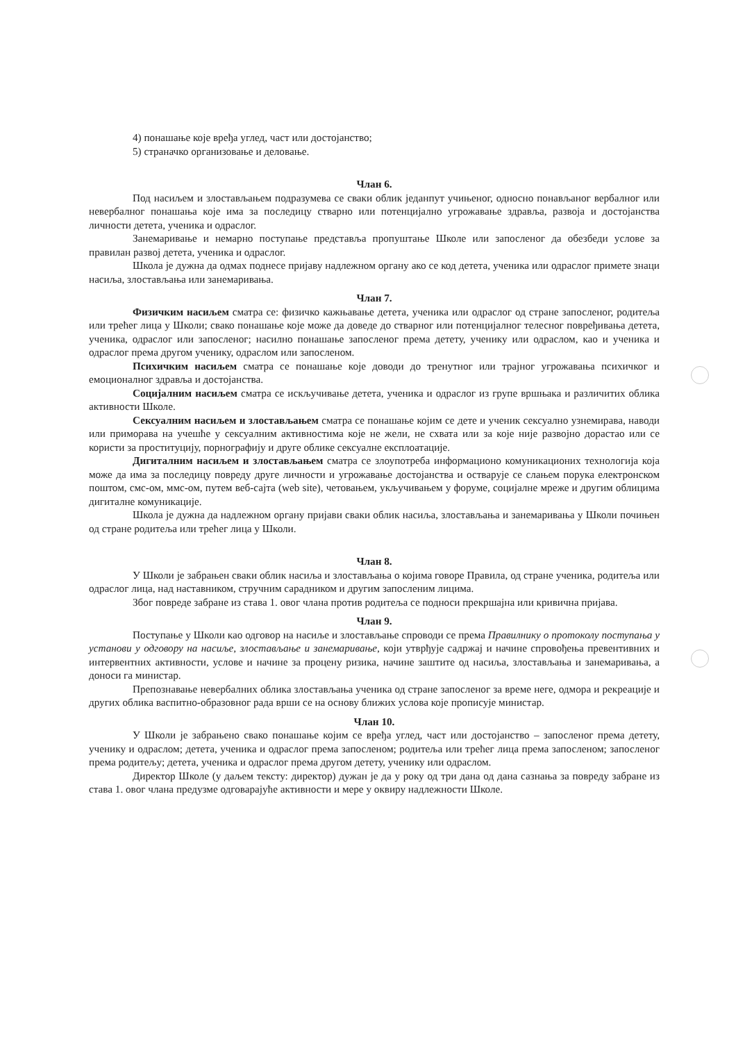4) понашање које вређа углед, част или достојанство;
5) страначко организовање и деловање.
Члан 6.
Под насиљем и злостављањем подразумева се сваки облик једанпут учињеног, односно понављаног вербалног или невербалног понашања које има за последицу стварно или потенцијално угрожавање здравља, развоја и достојанства личности детета, ученика и одраслог.
Занемаривање и немарно поступање представља пропуштање Школе или запосленог да обезбеди услове за правилан развој детета, ученика и одраслог.
Школа је дужна да одмах поднесе пријаву надлежном органу ако се код детета, ученика или одраслог примете знаци насиља, злостављања или занемаривања.
Члан 7.
Физичким насиљем сматра се: физичко кажњавање детета, ученика или одраслог од стране запосленог, родитеља или трећег лица у Школи; свако понашање које може да доведе до стварног или потенцијалног телесног повређивања детета, ученика, одраслог или запосленог; насилно понашање запосленог према детету, ученику или одраслом, као и ученика и одраслог према другом ученику, одраслом или запосленом.
Психичким насиљем сматра се понашање које доводи до тренутног или трајног угрожавања психичког и емоционалног здравља и достојанства.
Социјалним насиљем сматра се искључивање детета, ученика и одраслог из групе вршњака и различитих облика активности Школе.
Сексуалним насиљем и злостављањем сматра се понашање којим се дете и ученик сексуално узнемирава, наводи или приморава на учешће у сексуалним активностима које не жели, не схвата или за које није развојно дорастао или се користи за проституцију, порнографију и друге облике сексуалне експлоатације.
Дигиталним насиљем и злостављањем сматра се злоупотреба информационо комуникационих технологија која може да има за последицу повреду друге личности и угрожавање достојанства и остварује се слањем порука електронском поштом, смс-ом, ммс-ом, путем веб-сајта (web site), четовањем, укључивањем у форуме, социјалне мреже и другим облицима дигиталне комуникације.
Школа је дужна да надлежном органу пријави сваки облик насиља, злостављања и занемаривања у Школи почињен од стране родитеља или трећег лица у Школи.
Члан 8.
У Школи је забрањен сваки облик насиља и злостављања о којима говоре Правила, од стране ученика, родитеља или одраслог лица, над наставником, стручним сарадником и другим запосленим лицима.
Због повреде забране из става 1. овог члана против родитеља се подноси прекршајна или кривична пријава.
Члан 9.
Поступање у Школи као одговор на насиље и злостављање спроводи се према Правилнику о протоколу поступања у установи у одговору на насиље, злостављање и занемаривање, који утврђује садржај и начине спровођења превентивних и интервентних активности, услове и начине за процену ризика, начине заштите од насиља, злостављања и занемаривања, а доноси га министар.
Препознавање невербалних облика злостављања ученика од стране запосленог за време неге, одмора и рекреације и других облика васпитно-образовног рада врши се на основу ближих услова које прописује министар.
Члан 10.
У Школи је забрањено свако понашање којим се вређа углед, част или достојанство – запосленог према детету, ученику и одраслом; детета, ученика и одраслог према запосленом; родитеља или трећег лица према запосленом; запосленог према родитељу; детета, ученика и одраслог према другом детету, ученику или одраслом.
Директор Школе (у даљем тексту: директор) дужан је да у року од три дана од дана сазнања за повреду забране из става 1. овог члана предузме одговарајуће активности и мере у оквиру надлежности Школе.